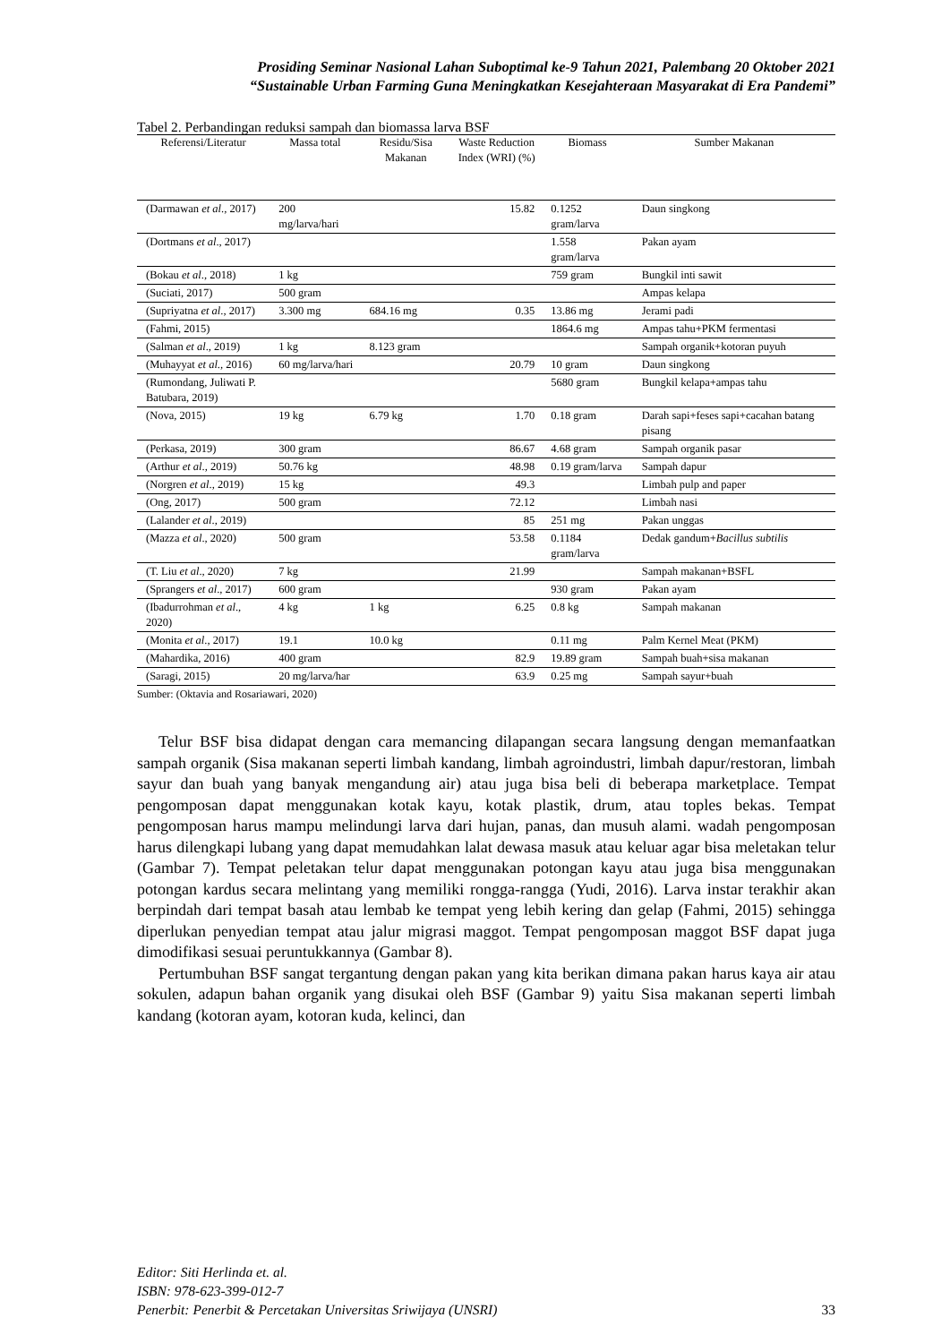Prosiding Seminar Nasional Lahan Suboptimal ke-9 Tahun 2021, Palembang 20 Oktober 2021
“Sustainable Urban Farming Guna Meningkatkan Kesejahteraan Masyarakat di Era Pandemi”
Tabel 2. Perbandingan reduksi sampah dan biomassa larva BSF
| Referensi/Literatur | Massa total | Residu/Sisa Makanan | Waste Reduction Index (WRI) (%) | Biomass | Sumber Makanan |
| --- | --- | --- | --- | --- | --- |
| (Darmawan et al ., 2017) | 200 mg/larva/hari | | 15.82 | 0.1252 gram/larva | Daun singkong |
| (Dortmans et al ., 2017) | | | | 1.558 gram/larva | Pakan ayam |
| (Bokau et al ., 2018) | 1 kg | | | 759 gram | Bungkil inti sawit |
| (Suciati, 2017) | 500 gram | | | | Ampas kelapa |
| (Supriyatna et al ., 2017) | 3.300 mg | 684.16 mg | 0.35 | 13.86 mg | Jerami padi |
| (Fahmi, 2015) | | | | 1864.6 mg | Ampas tahu+PKM fermentasi |
| (Salman et al ., 2019) | 1 kg | 8.123 gram | | | Sampah organik+kotoran puyuh |
| (Muhayyat et al ., 2016) | 60 mg/larva/hari | | 20.79 | 10 gram | Daun singkong |
| (Rumondang, Juliwati P. Batubara, 2019) | | | | 5680 gram | Bungkil kelapa+ampas tahu |
| (Nova, 2015) | 19 kg | 6.79 kg | 1.70 | 0.18 gram | Darah sapi+feses sapi+cacahan batang pisang |
| (Perkasa, 2019) | 300 gram | | 86.67 | 4.68 gram | Sampah organik pasar |
| (Arthur et al ., 2019) | 50.76 kg | | 48.98 | 0.19 gram/larva | Sampah dapur |
| (Norgren et al ., 2019) | 15 kg | | 49.3 | | Limbah pulp and paper |
| (Ong, 2017) | 500 gram | | 72.12 | | Limbah nasi |
| (Lalander et al ., 2019) | | | 85 | 251 mg | Pakan unggas |
| (Mazza et al ., 2020) | 500 gram | | 53.58 | 0.1184 gram/larva | Dedak gandum+ Bacillus subtilis |
| (T. Liu et al ., 2020) | 7 kg | | 21.99 | | Sampah makanan+BSFL |
| (Sprangers et al ., 2017) | 600 gram | | | 930 gram | Pakan ayam |
| (Ibadurrohman et al ., 2020) | 4 kg | 1 kg | 6.25 | 0.8 kg | Sampah makanan |
| (Monita et al ., 2017) | 19.1 | 10.0 kg | | 0.11 mg | Palm Kernel Meat (PKM) |
| (Mahardika, 2016) | 400 gram | | 82.9 | 19.89 gram | Sampah buah+sisa makanan |
| (Saragi, 2015) | 20 mg/larva/har | | 63.9 | 0.25 mg | Sampah sayur+buah |
Sumber: (Oktavia and Rosariawari, 2020)
Telur BSF bisa didapat dengan cara memancing dilapangan secara langsung dengan memanfaatkan sampah organik (Sisa makanan seperti limbah kandang, limbah agroindustri, limbah dapur/restoran, limbah sayur dan buah yang banyak mengandung air) atau juga bisa beli di beberapa marketplace. Tempat pengomposan dapat menggunakan kotak kayu, kotak plastik, drum, atau toples bekas. Tempat pengomposan harus mampu melindungi larva dari hujan, panas, dan musuh alami. wadah pengomposan harus dilengkapi lubang yang dapat memudahkan lalat dewasa masuk atau keluar agar bisa meletakan telur (Gambar 7). Tempat peletakan telur dapat menggunakan potongan kayu atau juga bisa menggunakan potongan kardus secara melintang yang memiliki rongga-rangga (Yudi, 2016). Larva instar terakhir akan berpindah dari tempat basah atau lembab ke tempat yeng lebih kering dan gelap (Fahmi, 2015) sehingga diperlukan penyedian tempat atau jalur migrasi maggot. Tempat pengomposan maggot BSF dapat juga dimodifikasi sesuai peruntukkannya (Gambar 8).
Pertumbuhan BSF sangat tergantung dengan pakan yang kita berikan dimana pakan harus kaya air atau sokulen, adapun bahan organik yang disukai oleh BSF (Gambar 9) yaitu Sisa makanan seperti limbah kandang (kotoran ayam, kotoran kuda, kelinci, dan
Editor: Siti Herlinda et. al.
ISBN: 978-623-399-012-7
Penerbit: Penerbit & Percetakan Universitas Sriwijaya (UNSRI)
33